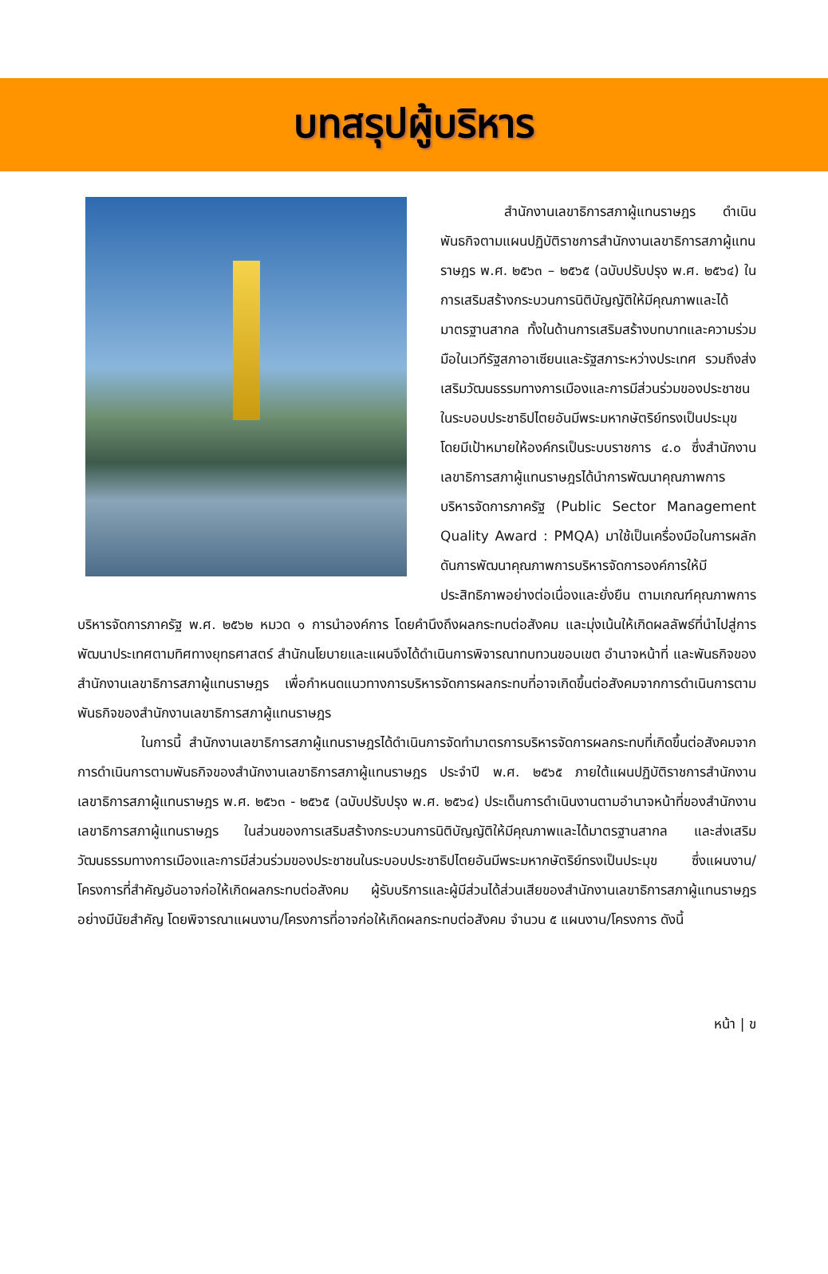บทสรุปผู้บริหาร
สำนักงานเลขาธิการสภาผู้แทนราษฎร ดำเนินพันธกิจตามแผนปฏิบัติราชการสำนักงานเลขาธิการสภาผู้แทนราษฎร พ.ศ. ๒๕๖๓ – ๒๕๖๕ (ฉบับปรับปรุง พ.ศ. ๒๕๖๔) ในการเสริมสร้างกระบวนการนิติบัญญัติให้มีคุณภาพและได้มาตรฐานสากล ทั้งในด้านการเสริมสร้างบทบาทและความร่วมมือในเวทีรัฐสภาอาเซียนและรัฐสภาระหว่างประเทศ รวมถึงส่งเสริมวัฒนธรรมทางการเมืองและการมีส่วนร่วมของประชาชนในระบอบประชาธิปไตยอันมีพระมหากษัตริย์ทรงเป็นประมุข โดยมีเป้าหมายให้องค์กรเป็นระบบราชการ ๔.๐ ซึ่งสำนักงานเลขาธิการสภาผู้แทนราษฎรได้นำการพัฒนาคุณภาพการบริหารจัดการภาครัฐ (Public Sector Management Quality Award : PMQA) มาใช้เป็นเครื่องมือในการผลักดันการพัฒนาคุณภาพการบริหารจัดการองค์การให้มีประสิทธิภาพอย่างต่อเนื่องและยั่งยืน ตามเกณฑ์คุณภาพการบริหารจัดการภาครัฐ พ.ศ. ๒๕๖๒ หมวด ๑ การนำองค์การ โดยคำนึงถึงผลกระทบต่อสังคม และมุ่งเน้นให้เกิดผลลัพธ์ที่นำไปสู่การพัฒนาประเทศตามทิศทางยุทธศาสตร์ สำนักนโยบายและแผนจึงได้ดำเนินการพิจารณาทบทวนขอบเขต อำนาจหน้าที่ และพันธกิจของสำนักงานเลขาธิการสภาผู้แทนราษฎร เพื่อกำหนดแนวทางการบริหารจัดการผลกระทบที่อาจเกิดขึ้นต่อสังคมจากการดำเนินการตามพันธกิจของสำนักงานเลขาธิการสภาผู้แทนราษฎร
ในการนี้ สำนักงานเลขาธิการสภาผู้แทนราษฎรได้ดำเนินการจัดทำมาตรการบริหารจัดการผลกระทบที่เกิดขึ้นต่อสังคมจากการดำเนินการตามพันธกิจของสำนักงานเลขาธิการสภาผู้แทนราษฎร ประจำปี พ.ศ. ๒๕๖๕ ภายใต้แผนปฏิบัติราชการสำนักงานเลขาธิการสภาผู้แทนราษฎร พ.ศ. ๒๕๖๓ - ๒๕๖๕ (ฉบับปรับปรุง พ.ศ. ๒๕๖๔) ประเด็นการดำเนินงานตามอำนาจหน้าที่ของสำนักงานเลขาธิการสภาผู้แทนราษฎร ในส่วนของการเสริมสร้างกระบวนการนิติบัญญัติให้มีคุณภาพและได้มาตรฐานสากล และส่งเสริมวัฒนธรรมทางการเมืองและการมีส่วนร่วมของประชาชนในระบอบประชาธิปไตยอันมีพระมหากษัตริย์ทรงเป็นประมุข ซึ่งแผนงาน/โครงการที่สำคัญอันอาจก่อให้เกิดผลกระทบต่อสังคม ผู้รับบริการและผู้มีส่วนได้ส่วนเสียของสำนักงานเลขาธิการสภาผู้แทนราษฎรอย่างมีนัยสำคัญ โดยพิจารณาแผนงาน/โครงการที่อาจก่อให้เกิดผลกระทบต่อสังคม จำนวน ๕ แผนงาน/โครงการ ดังนี้
หน้า | ข